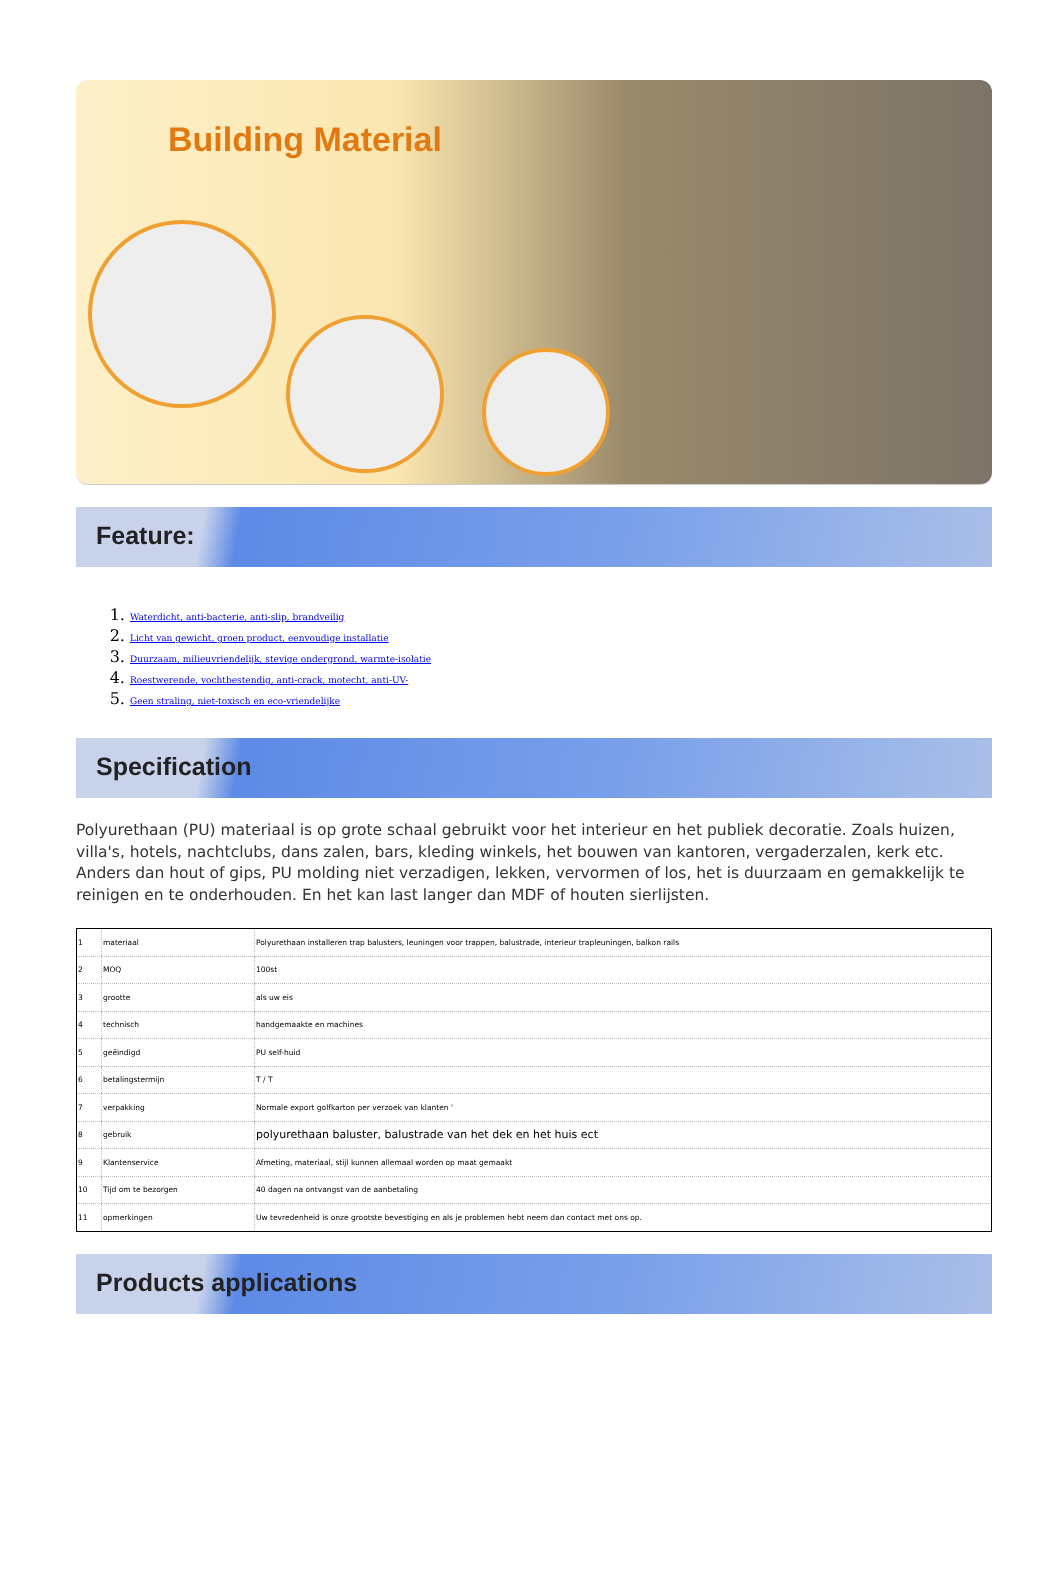Building Material
Feature:
1. Waterdicht, anti-bacterie, anti-slip, brandveilig
2. Licht van gewicht, groen product, eenvoudige installatie
3. Duurzaam, milieuvriendelijk, stevige ondergrond, warmte-isolatie
4. Roestwerende, vochtbestendig, anti-crack, motecht, anti-UV-
5. Geen straling, niet-toxisch en eco-vriendelijke
Specification
Polyurethaan (PU) materiaal is op grote schaal gebruikt voor het interieur en het publiek decoratie. Zoals huizen, villa's, hotels, nachtclubs, dans zalen, bars, kleding winkels, het bouwen van kantoren, vergaderzalen, kerk etc. Anders dan hout of gips, PU molding niet verzadigen, lekken, vervormen of los, het is duurzaam en gemakkelijk te reinigen en te onderhouden. En het kan last langer dan MDF of houten sierlijsten.
| 1 | materiaal | Polyurethaan installeren trap balusters, leuningen voor trappen, balustrade, interieur trapleuningen, balkon rails |
| 2 | MOQ | 100st |
| 3 | grootte | als uw eis |
| 4 | technisch | handgemaakte en machines |
| 5 | geëindigd | PU self-huid |
| 6 | betalingstermijn | T / T |
| 7 | verpakking | Normale export golfkarton per verzoek van klanten ' |
| 8 | gebruik | polyurethaan baluster, balustrade van het dek en het huis ect |
| 9 | Klantenservice | Afmeting, materiaal, stijl kunnen allemaal worden op maat gemaakt |
| 10 | Tijd om te bezorgen | 40 dagen na ontvangst van de aanbetaling |
| 11 | opmerkingen | Uw tevredenheid is onze grootste bevestiging en als je problemen hebt neem dan contact met ons op. |
Products applications